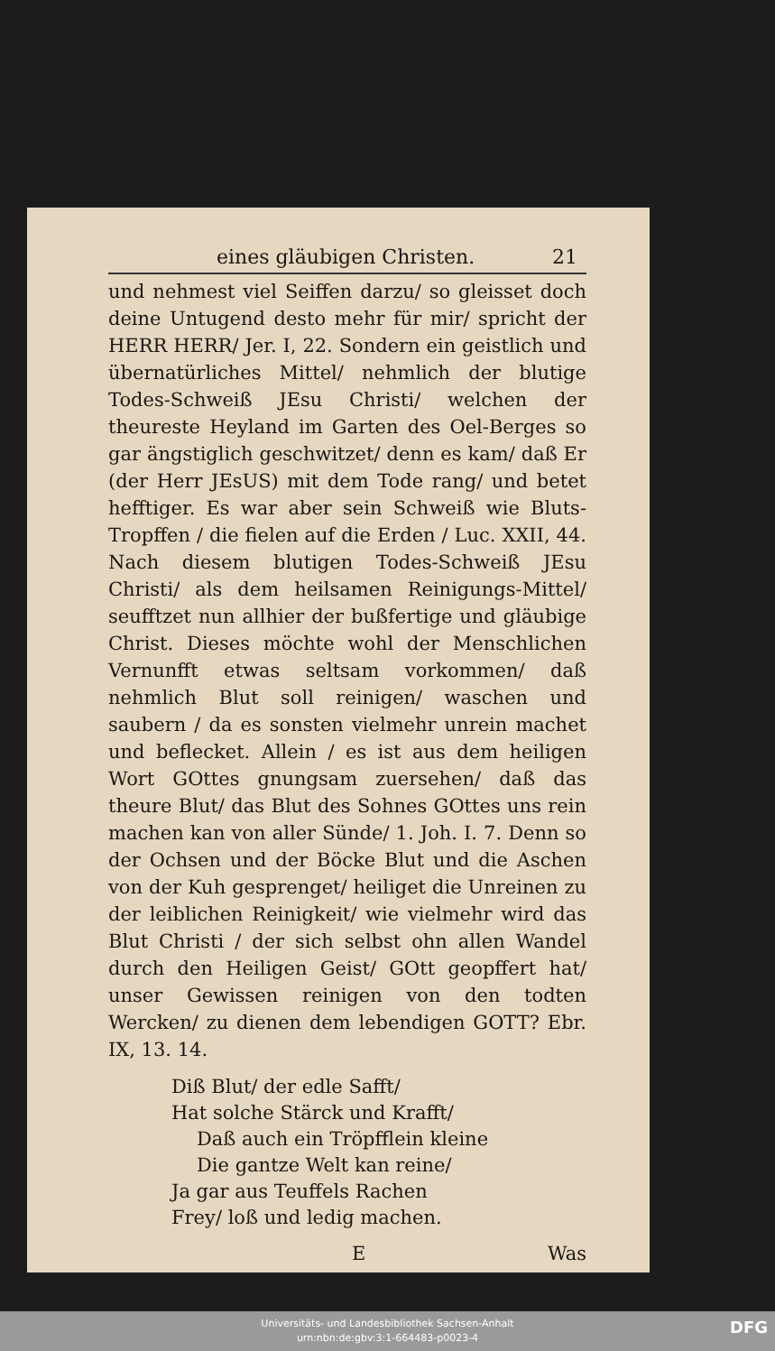eines gläubigen Christen. 21
und nehmest viel Seiffen darzu/ so gleisset doch deine Untugend desto mehr für mir/ spricht der HERR HERR/ Jer. I, 22. Sondern ein geistlich und übernatürliches Mittel/ nehmlich der blutige Todes-Schweiß JEsu Christi/ welchen der theureste Heyland im Garten des Oel-Berges so gar ängstiglich geschwitzet/ denn es kam/ daß Er (der Herr JEsUS) mit dem Tode rang/ und betet hefftiger. Es war aber sein Schweiß wie Bluts-Tropffen / die fielen auf die Erden / Luc. XXII, 44. Nach diesem blutigen Todes-Schweiß JEsu Christi/ als dem heilsamen Reinigungs-Mittel/ seufftzet nun allhier der bußfertige und gläubige Christ. Dieses möchte wohl der Menschlichen Vernunfft etwas seltsam vorkommen/ daß nehmlich Blut soll reinigen/ waschen und saubern / da es sonsten vielmehr unrein machet und beflecket. Allein / es ist aus dem heiligen Wort GOttes gnungsam zuersehen/ daß das theure Blut/ das Blut des Sohnes GOttes uns rein machen kan von aller Sünde/ 1. Joh. I. 7. Denn so der Ochsen und der Böcke Blut und die Aschen von der Kuh gesprenget/ heiliget die Unreinen zu der leiblichen Reinigkeit/ wie vielmehr wird das Blut Christi / der sich selbst ohn allen Wandel durch den Heiligen Geist/ GOtt geopffert hat/ unser Gewissen reinigen von den todten Wercken/ zu dienen dem lebendigen GOTT? Ebr. IX, 13. 14.
Diß Blut/ der edle Safft/
Hat solche Stärck und Krafft/
Daß auch ein Tröpfflein kleine
Die gantze Welt kan reine/
Ja gar aus Teuffels Rachen
Frey/ loß und ledig machen.
E Was
Universitäts- und Landesbibliothek Sachsen-Anhalt
urn:nbn:de:gbv:3:1-664483-p0023-4
DFG